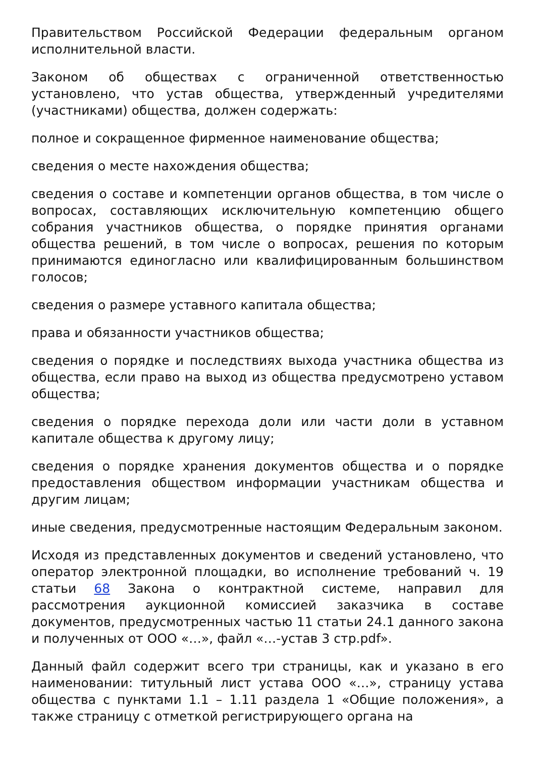Правительством Российской Федерации федеральным органом исполнительной власти.
Законом об обществах с ограниченной ответственностью установлено, что устав общества, утвержденный учредителями (участниками) общества, должен содержать:
полное и сокращенное фирменное наименование общества;
сведения о месте нахождения общества;
сведения о составе и компетенции органов общества, в том числе о вопросах, составляющих исключительную компетенцию общего собрания участников общества, о порядке принятия органами общества решений, в том числе о вопросах, решения по которым принимаются единогласно или квалифицированным большинством голосов;
сведения о размере уставного капитала общества;
права и обязанности участников общества;
сведения о порядке и последствиях выхода участника общества из общества, если право на выход из общества предусмотрено уставом общества;
сведения о порядке перехода доли или части доли в уставном капитале общества к другому лицу;
сведения о порядке хранения документов общества и о порядке предоставления обществом информации участникам общества и другим лицам;
иные сведения, предусмотренные настоящим Федеральным законом.
Исходя из представленных документов и сведений установлено, что оператор электронной площадки, во исполнение требований ч. 19 статьи 68 Закона о контрактной системе, направил для рассмотрения аукционной комиссией заказчика в составе документов, предусмотренных частью 11 статьи 24.1 данного закона и полученных от ООО «…», файл «…-устав 3 стр.pdf».
Данный файл содержит всего три страницы, как и указано в его наименовании: титульный лист устава ООО «…», страницу устава общества с пунктами 1.1 – 1.11 раздела 1 «Общие положения», а также страницу с отметкой регистрирующего органа на